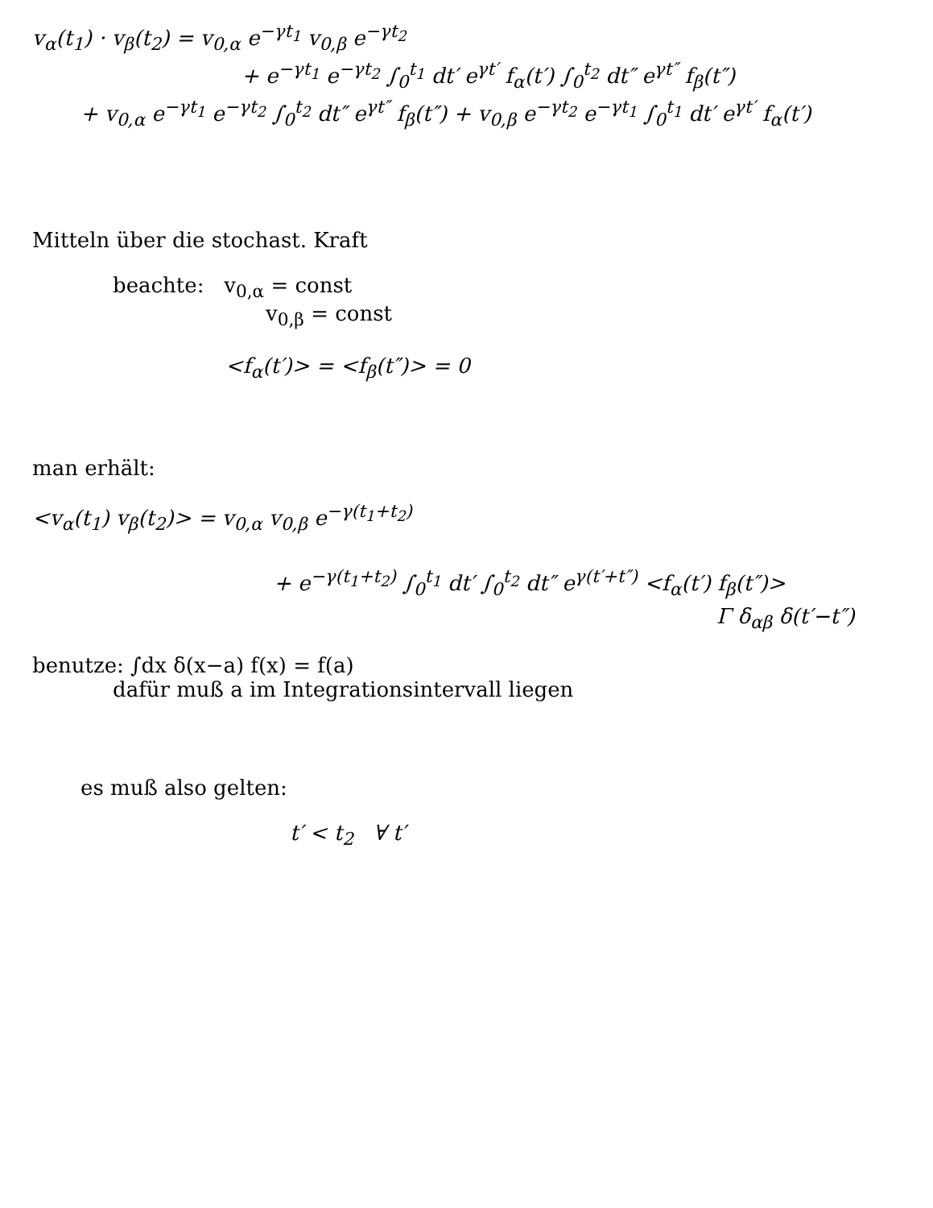v<sub>α</sub>(t<sub>1</sub>) · v<sub>β</sub>(t<sub>2</sub>) = v<sub>0,α</sub> e<sup>−γt<sub>1</sub></sup> v<sub>0,β</sub> e<sup>−γt<sub>2</sub></sup>
+ e<sup>−γt<sub>1</sub></sup> e<sup>−γt<sub>2</sub></sup> ∫<sub>0</sub><sup>t<sub>1</sub></sup> dt′ e<sup>γt′</sup> f<sub>α</sub>(t′) ∫<sub>0</sub><sup>t<sub>2</sub></sup> dt″ e<sup>γt″</sup> f<sub>β</sub>(t″)
+ v<sub>0,α</sub> e<sup>−γt<sub>1</sub></sup> e<sup>−γt<sub>2</sub></sup> ∫<sub>0</sub><sup>t<sub>2</sub></sup> dt″ e<sup>γt″</sup> f<sub>β</sub>(t″) + v<sub>0,β</sub> e<sup>−γt<sub>2</sub></sup> e<sup>−γt<sub>1</sub></sup> ∫<sub>0</sub><sup>t<sub>1</sub></sup> dt′ e<sup>γt′</sup> f<sub>α</sub>(t′)
Mitteln über die stochast. Kraft
beachte: v<sub>0,α</sub> = const
v<sub>0,β</sub> = const
<f<sub>α</sub>(t′)> = <f<sub>β</sub>(t″)> = 0
man erhält:
<v<sub>α</sub>(t<sub>1</sub>) v<sub>β</sub>(t<sub>2</sub>)> = v<sub>0,α</sub> v<sub>0,β</sub> e<sup>−γ(t<sub>1</sub>+t<sub>2</sub>)</sup>
+ e<sup>−γ(t<sub>1</sub>+t<sub>2</sub>)</sup> ∫<sub>0</sub><sup>t<sub>1</sub></sup> dt′ ∫<sub>0</sub><sup>t<sub>2</sub></sup> dt″ e<sup>γ(t′+t″)</sup> <f<sub>α</sub>(t′) f<sub>β</sub>(t″)>
Γ δ<sub>αβ</sub> δ(t′−t″)
benutze: ∫dx δ(x−a) f(x) = f(a)
dafür muß a im Integrationsintervall liegen
es muß also gelten:
t′ < t<sub>2</sub> ∀ t′